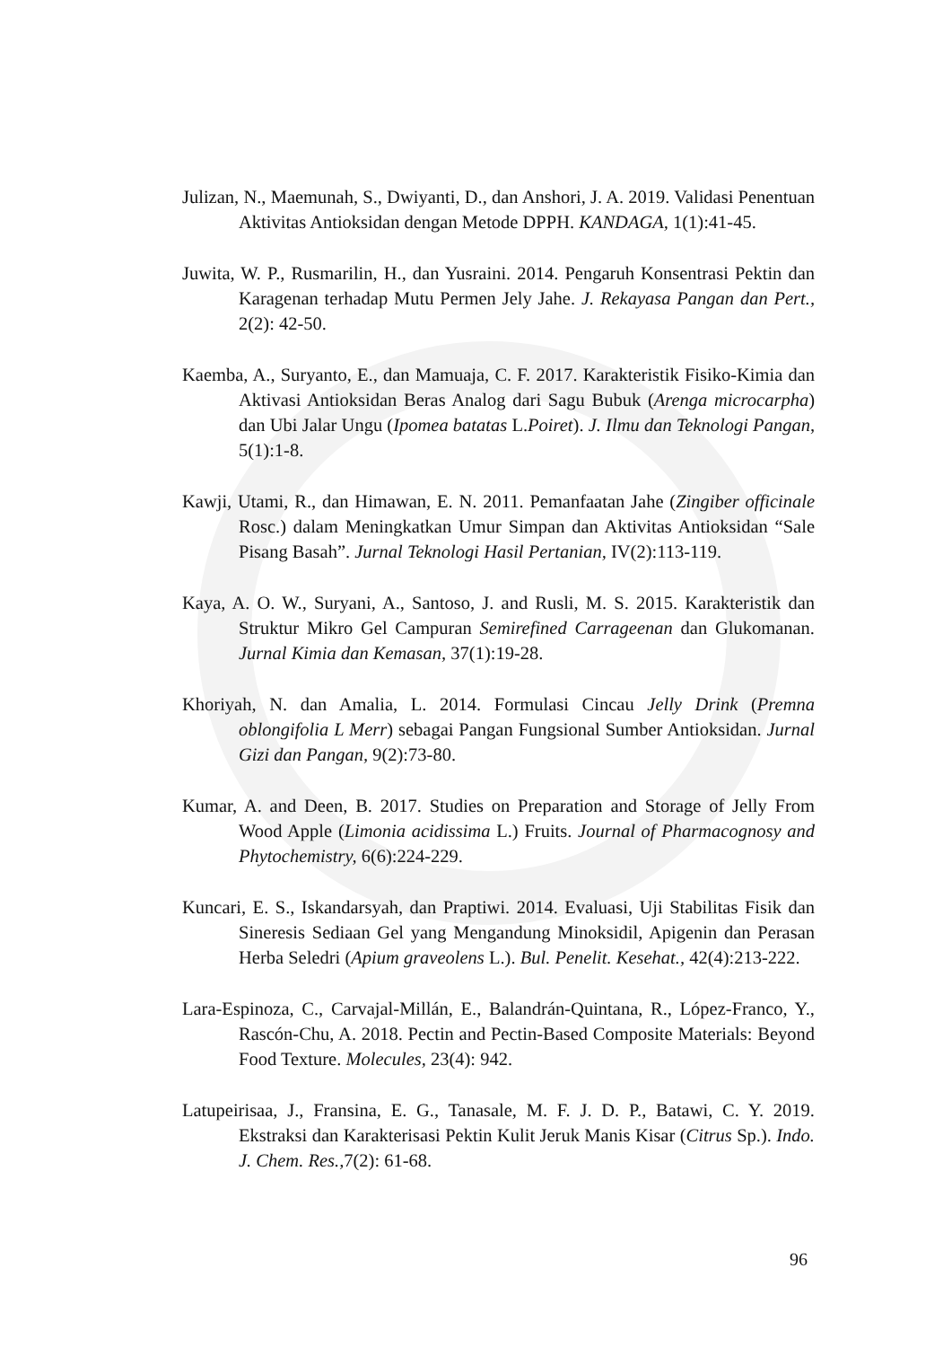Julizan, N., Maemunah, S., Dwiyanti, D., dan Anshori, J. A. 2019. Validasi Penentuan Aktivitas Antioksidan dengan Metode DPPH. KANDAGA, 1(1):41-45.
Juwita, W. P., Rusmarilin, H., dan Yusraini. 2014. Pengaruh Konsentrasi Pektin dan Karagenan terhadap Mutu Permen Jely Jahe. J. Rekayasa Pangan dan Pert., 2(2): 42-50.
Kaemba, A., Suryanto, E., dan Mamuaja, C. F. 2017. Karakteristik Fisiko-Kimia dan Aktivasi Antioksidan Beras Analog dari Sagu Bubuk (Arenga microcarpha) dan Ubi Jalar Ungu (Ipomea batatas L.Poiret). J. Ilmu dan Teknologi Pangan, 5(1):1-8.
Kawji, Utami, R., dan Himawan, E. N. 2011. Pemanfaatan Jahe (Zingiber officinale Rosc.) dalam Meningkatkan Umur Simpan dan Aktivitas Antioksidan “Sale Pisang Basah”. Jurnal Teknologi Hasil Pertanian, IV(2):113-119.
Kaya, A. O. W., Suryani, A., Santoso, J. and Rusli, M. S. 2015. Karakteristik dan Struktur Mikro Gel Campuran Semirefined Carrageenan dan Glukomanan. Jurnal Kimia dan Kemasan, 37(1):19-28.
Khoriyah, N. dan Amalia, L. 2014. Formulasi Cincau Jelly Drink (Premna oblongifolia L Merr) sebagai Pangan Fungsional Sumber Antioksidan. Jurnal Gizi dan Pangan, 9(2):73-80.
Kumar, A. and Deen, B. 2017. Studies on Preparation and Storage of Jelly From Wood Apple (Limonia acidissima L.) Fruits. Journal of Pharmacognosy and Phytochemistry, 6(6):224-229.
Kuncari, E. S., Iskandarsyah, dan Praptiwi. 2014. Evaluasi, Uji Stabilitas Fisik dan Sineresis Sediaan Gel yang Mengandung Minoksidil, Apigenin dan Perasan Herba Seledri (Apium graveolens L.). Bul. Penelit. Kesehat., 42(4):213-222.
Lara-Espinoza, C., Carvajal-Millán, E., Balandrán-Quintana, R., López-Franco, Y., Rascón-Chu, A. 2018. Pectin and Pectin-Based Composite Materials: Beyond Food Texture. Molecules, 23(4): 942.
Latupeirisaa, J., Fransina, E. G., Tanasale, M. F. J. D. P., Batawi, C. Y. 2019. Ekstraksi dan Karakterisasi Pektin Kulit Jeruk Manis Kisar (Citrus Sp.). Indo. J. Chem. Res., 7(2): 61-68.
96